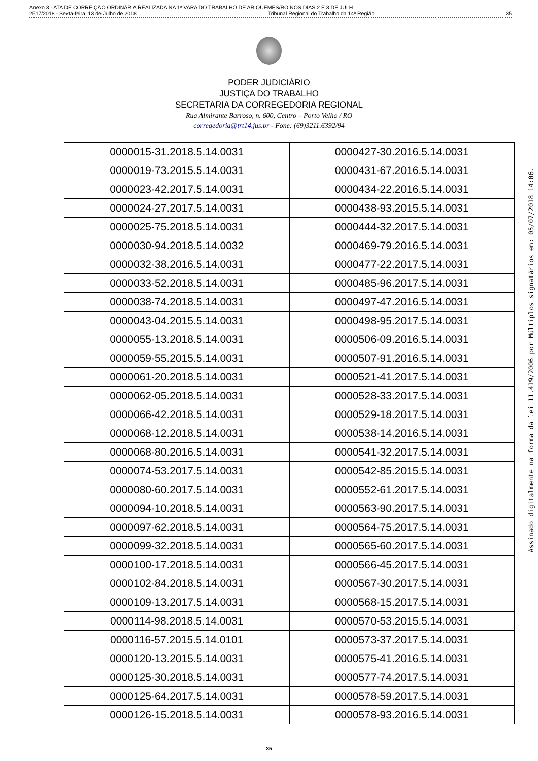Anexo 3 - ATA DE CORREIÇÃO ORDINÁRIA REALIZADA NA 1ª VARA DO TRABALHO DE ARIQUEMES/RO NOS DIAS 2 E 3 DE JULH
2517/2018 - Sexta-feira, 13 de Julho de 2018 Tribunal Regional do Trabalho da 14ª Região 35
PODER JUDICIÁRIO
JUSTIÇA DO TRABALHO
SECRETARIA DA CORREGEDORIA REGIONAL
Rua Almirante Barroso, n. 600, Centro – Porto Velho / RO
corregedoria@trt14.jus.br - Fone: (69)3211.6392/94
| 0000015-31.2018.5.14.0031 | 0000427-30.2016.5.14.0031 |
| 0000019-73.2015.5.14.0031 | 0000431-67.2016.5.14.0031 |
| 0000023-42.2017.5.14.0031 | 0000434-22.2016.5.14.0031 |
| 0000024-27.2017.5.14.0031 | 0000438-93.2015.5.14.0031 |
| 0000025-75.2018.5.14.0031 | 0000444-32.2017.5.14.0031 |
| 0000030-94.2018.5.14.0032 | 0000469-79.2016.5.14.0031 |
| 0000032-38.2016.5.14.0031 | 0000477-22.2017.5.14.0031 |
| 0000033-52.2018.5.14.0031 | 0000485-96.2017.5.14.0031 |
| 0000038-74.2018.5.14.0031 | 0000497-47.2016.5.14.0031 |
| 0000043-04.2015.5.14.0031 | 0000498-95.2017.5.14.0031 |
| 0000055-13.2018.5.14.0031 | 0000506-09.2016.5.14.0031 |
| 0000059-55.2015.5.14.0031 | 0000507-91.2016.5.14.0031 |
| 0000061-20.2018.5.14.0031 | 0000521-41.2017.5.14.0031 |
| 0000062-05.2018.5.14.0031 | 0000528-33.2017.5.14.0031 |
| 0000066-42.2018.5.14.0031 | 0000529-18.2017.5.14.0031 |
| 0000068-12.2018.5.14.0031 | 0000538-14.2016.5.14.0031 |
| 0000068-80.2016.5.14.0031 | 0000541-32.2017.5.14.0031 |
| 0000074-53.2017.5.14.0031 | 0000542-85.2015.5.14.0031 |
| 0000080-60.2017.5.14.0031 | 0000552-61.2017.5.14.0031 |
| 0000094-10.2018.5.14.0031 | 0000563-90.2017.5.14.0031 |
| 0000097-62.2018.5.14.0031 | 0000564-75.2017.5.14.0031 |
| 0000099-32.2018.5.14.0031 | 0000565-60.2017.5.14.0031 |
| 0000100-17.2018.5.14.0031 | 0000566-45.2017.5.14.0031 |
| 0000102-84.2018.5.14.0031 | 0000567-30.2017.5.14.0031 |
| 0000109-13.2017.5.14.0031 | 0000568-15.2017.5.14.0031 |
| 0000114-98.2018.5.14.0031 | 0000570-53.2015.5.14.0031 |
| 0000116-57.2015.5.14.0101 | 0000573-37.2017.5.14.0031 |
| 0000120-13.2015.5.14.0031 | 0000575-41.2016.5.14.0031 |
| 0000125-30.2018.5.14.0031 | 0000577-74.2017.5.14.0031 |
| 0000125-64.2017.5.14.0031 | 0000578-59.2017.5.14.0031 |
| 0000126-15.2018.5.14.0031 | 0000578-93.2016.5.14.0031 |
35
Assinado digitalmente na forma da lei 11.419/2006 por Múltiplos signatários em: 05/07/2018 14:06.